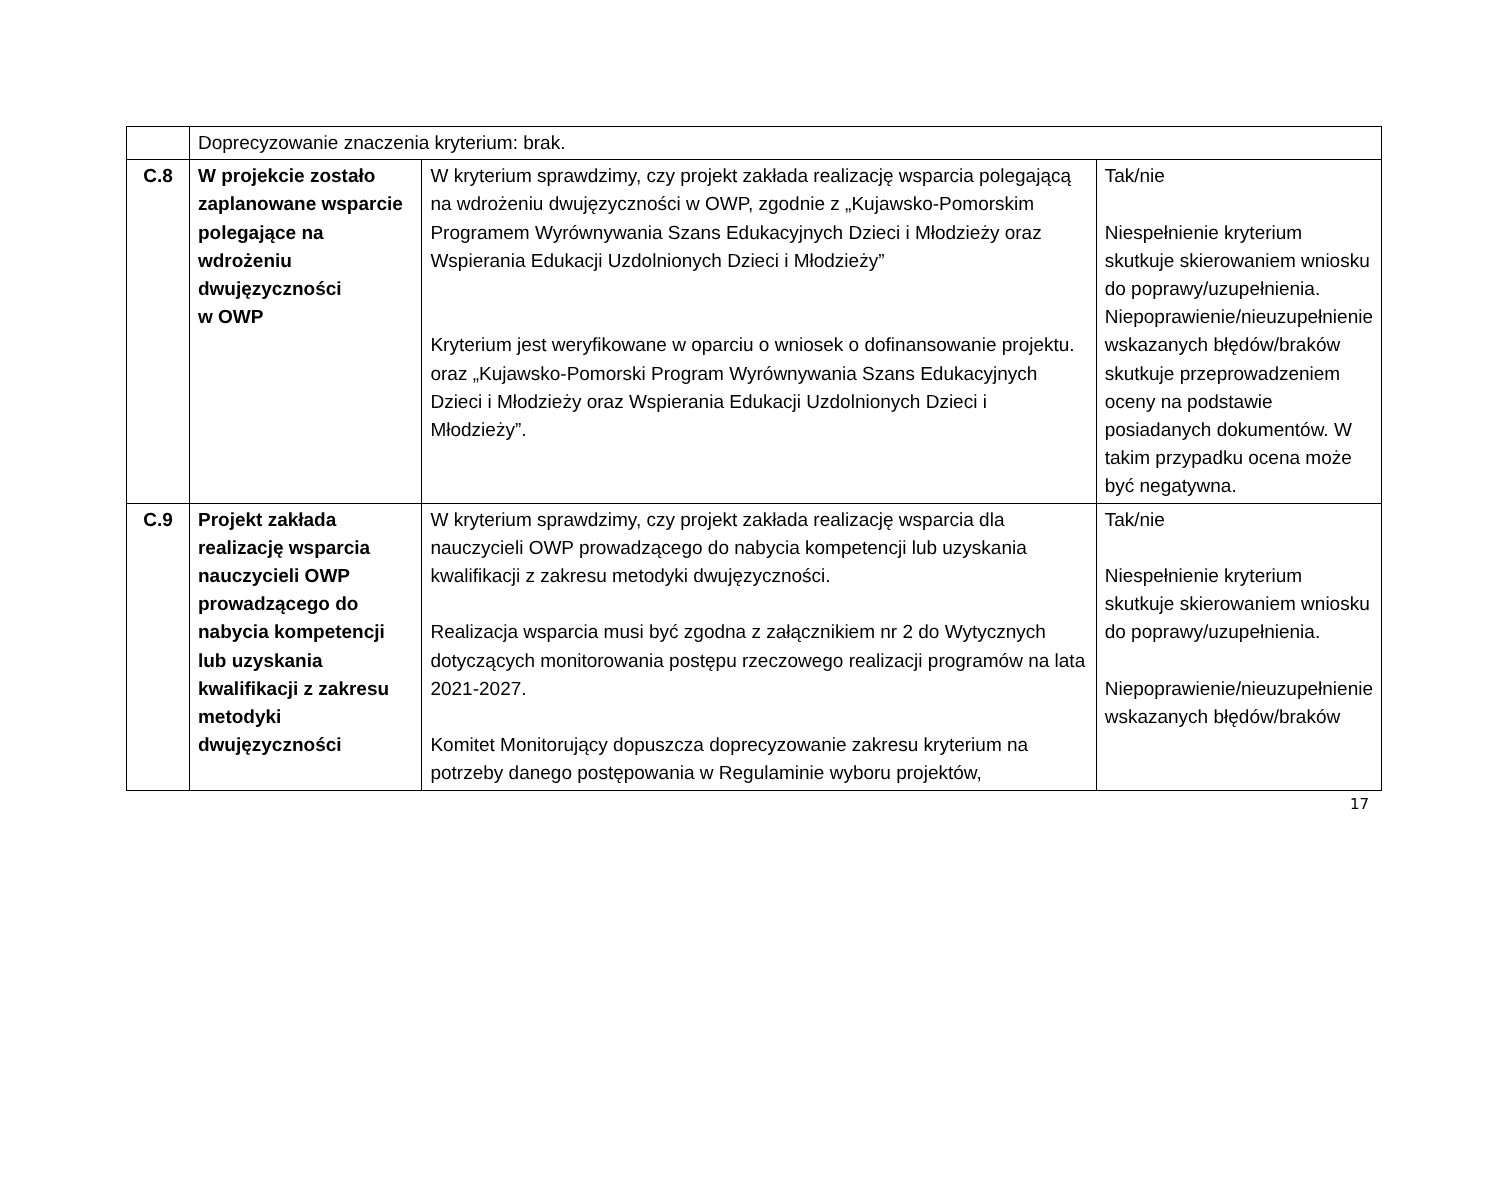| | Doprecyzowanie znaczenia kryterium: brak. | | |
| C.8 | W projekcie zostało zaplanowane wsparcie polegające na wdrożeniu dwujęzyczności w OWP | W kryterium sprawdzimy, czy projekt zakłada realizację wsparcia polegającą na wdrożeniu dwujęzyczności w OWP, zgodnie z „Kujawsko-Pomorskim Programem Wyrównywania Szans Edukacyjnych Dzieci i Młodzieży oraz Wspierania Edukacji Uzdolnionych Dzieci i Młodzieży” Kryterium jest weryfikowane w oparciu o wniosek o dofinansowanie projektu. oraz „Kujawsko-Pomorski Program Wyrównywania Szans Edukacyjnych Dzieci i Młodzieży oraz Wspierania Edukacji Uzdolnionych Dzieci i Młodzieży”. | Tak/nie Niespełnienie kryterium skutkuje skierowaniem wniosku do poprawy/uzupełnienia. Niepoprawienie/nieuzupełnienie wskazanych błędów/braków skutkuje przeprowadzeniem oceny na podstawie posiadanych dokumentów. W takim przypadku ocena może być negatywna. |
| C.9 | Projekt zakłada realizację wsparcia nauczycieli OWP prowadzącego do nabycia kompetencji lub uzyskania kwalifikacji z zakresu metodyki dwujęzyczności | W kryterium sprawdzimy, czy projekt zakłada realizację wsparcia dla nauczycieli OWP prowadzącego do nabycia kompetencji lub uzyskania kwalifikacji z zakresu metodyki dwujęzyczności. Realizacja wsparcia musi być zgodna z załącznikiem nr 2 do Wytycznych dotyczących monitorowania postępu rzeczowego realizacji programów na lata 2021-2027. Komitet Monitorujący dopuszcza doprecyzowanie zakresu kryterium na potrzeby danego postępowania w Regulaminie wyboru projektów, | Tak/nie Niespełnienie kryterium skutkuje skierowaniem wniosku do poprawy/uzupełnienia. Niepoprawienie/nieuzupełnienie wskazanych błędów/braków |
17